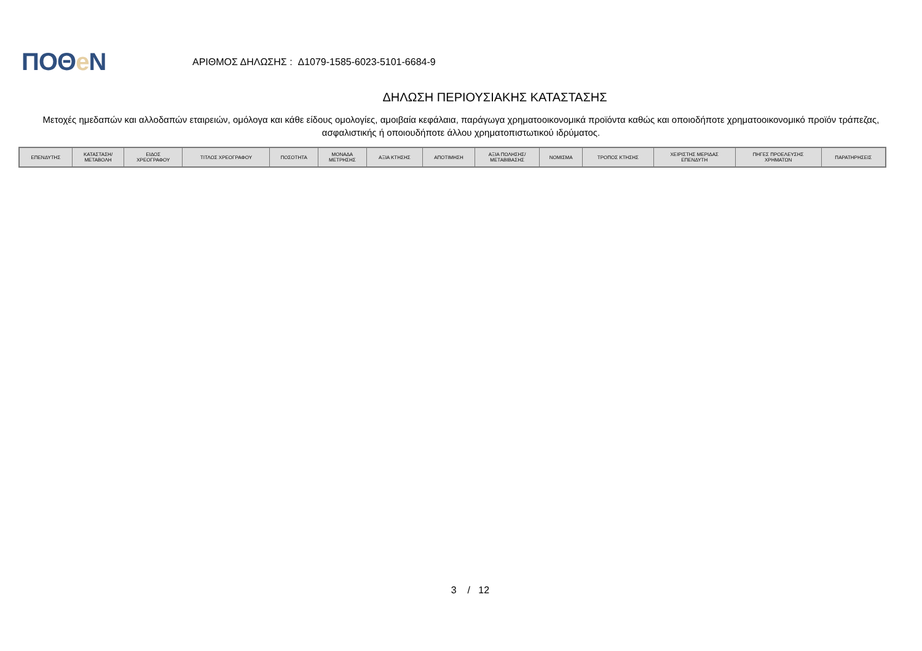ΠΟΘe Ν
ΑΡΙΘΜΟΣ ΔΗΛΩΣΗΣ : Δ1079-1585-6023-5101-6684-9
ΔΗΛΩΣΗ ΠΕΡΙΟΥΣΙΑΚΗΣ ΚΑΤΑΣΤΑΣΗΣ
Μετοχές ημεδαπών και αλλοδαπών εταιρειών, ομόλογα και κάθε είδους ομολογίες, αμοιβαία κεφάλαια, παράγωγα χρηματοοικονομικά προϊόντα καθώς και οποιοδήποτε χρηματοοικονομικό προϊόν τράπεζας, ασφαλιστικής ή οποιουδήποτε άλλου χρηματοπιστωτικού ιδρύματος.
| ΕΠΕΝΔΥΤΗΣ | ΚΑΤΑΣΤΑΣΗ/ ΜΕΤΑΒΟΛΗ | ΕΙΔΟΣ ΧΡΕΟΓΡΑΦΟΥ | ΤΙΤΛΟΣ ΧΡΕΟΓΡΑΦΟΥ | ΠΟΣΟΤΗΤΑ | ΜΟΝΑΔΑ ΜΕΤΡΗΣΗΣ | ΑΞΙΑ ΚΤΗΣΗΣ | ΑΠΟΤΙΜΗΣΗ | ΑΞΙΑ ΠΩΛΗΣΗΣ/ ΜΕΤΑΒΙΒΑΣΗΣ | ΝΟΜΙΣΜΑ | ΤΡΟΠΟΣ ΚΤΗΣΗΣ | ΧΕΙΡΙΣΤΗΣ ΜΕΡΙΔΑΣ ΕΠΕΝΔΥΤΗ | ΠΗΓΕΣ ΠΡΟΕΛΕΥΣΗΣ ΧΡΗΜΑΤΩΝ | ΠΑΡΑΤΗΡΗΣΕΙΣ |
| --- | --- | --- | --- | --- | --- | --- | --- | --- | --- | --- | --- | --- | --- |
3 / 12